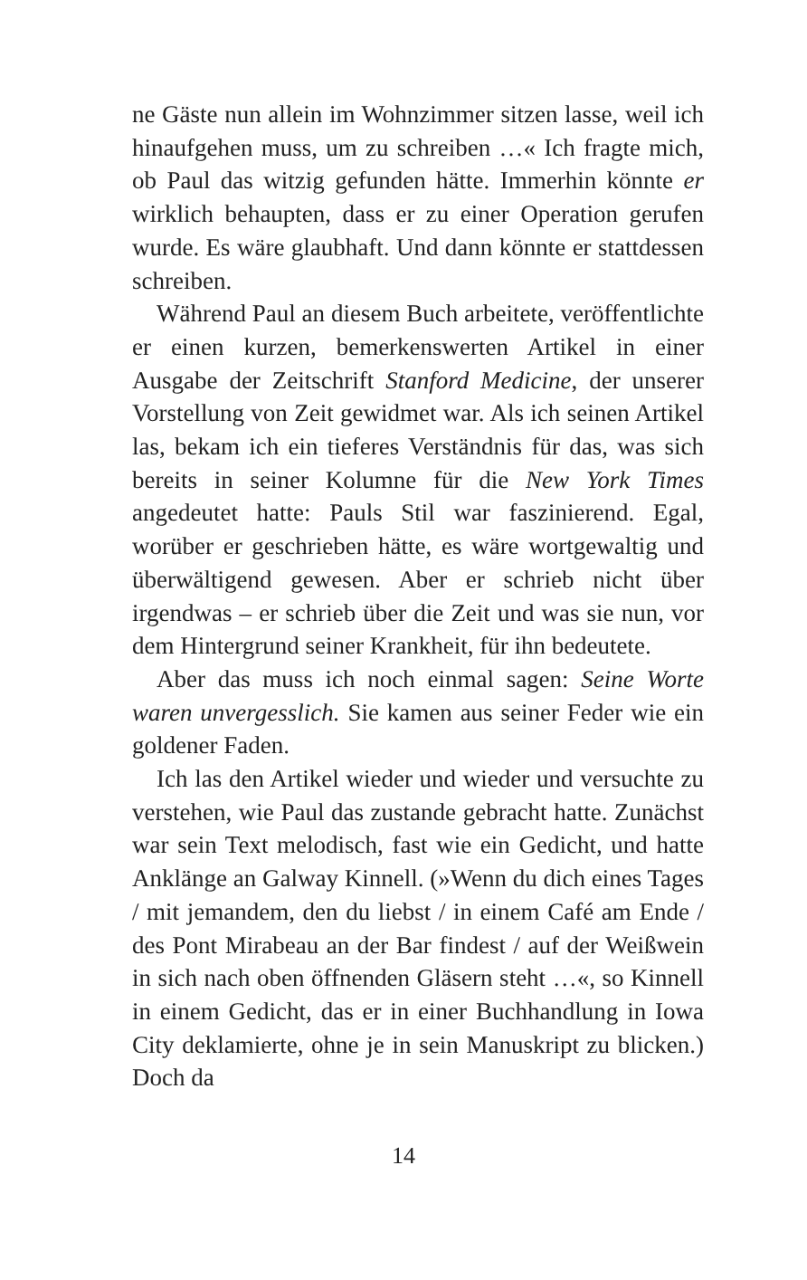ne Gäste nun allein im Wohnzimmer sitzen lasse, weil ich hinaufgehen muss, um zu schreiben …« Ich fragte mich, ob Paul das witzig gefunden hätte. Immerhin könnte er wirklich behaupten, dass er zu einer Operation gerufen wurde. Es wäre glaubhaft. Und dann könnte er stattdessen schreiben.
Während Paul an diesem Buch arbeitete, veröffentlichte er einen kurzen, bemerkenswerten Artikel in einer Ausgabe der Zeitschrift Stanford Medicine, der unserer Vorstellung von Zeit gewidmet war. Als ich seinen Artikel las, bekam ich ein tieferes Verständnis für das, was sich bereits in seiner Kolumne für die New York Times angedeutet hatte: Pauls Stil war faszinierend. Egal, worüber er geschrieben hätte, es wäre wortgewaltig und überwältigend gewesen. Aber er schrieb nicht über irgendwas – er schrieb über die Zeit und was sie nun, vor dem Hintergrund seiner Krankheit, für ihn bedeutete.
Aber das muss ich noch einmal sagen: Seine Worte waren unvergesslich. Sie kamen aus seiner Feder wie ein goldener Faden.
Ich las den Artikel wieder und wieder und versuchte zu verstehen, wie Paul das zustande gebracht hatte. Zunächst war sein Text melodisch, fast wie ein Gedicht, und hatte Anklänge an Galway Kinnell. (»Wenn du dich eines Tages / mit jemandem, den du liebst / in einem Café am Ende / des Pont Mirabeau an der Bar findest / auf der Weißwein in sich nach oben öffnenden Gläsern steht …«, so Kinnell in einem Gedicht, das er in einer Buchhandlung in Iowa City deklamierte, ohne je in sein Manuskript zu blicken.) Doch da
14